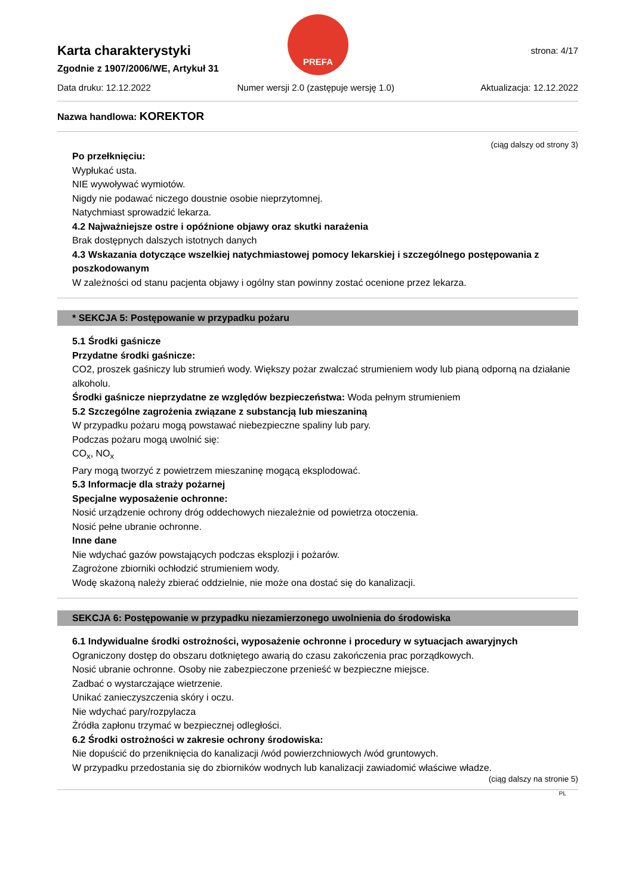PREFA
Karta charakterystyki
Zgodnie z 1907/2006/WE, Artykuł 31
strona: 4/17
Data druku: 12.12.2022 Numer wersji 2.0 (zastępuje wersję 1.0) Aktualizacja: 12.12.2022
Nazwa handlowa: KOREKTOR
(ciąg dalszy od strony 3)
Po przełknięciu:
Wypłukać usta.
NIE wywoływać wymiotów.
Nigdy nie podawać niczego doustnie osobie nieprzytomnej.
Natychmiast sprowadzić lekarza.
4.2 Najważniejsze ostre i opóźnione objawy oraz skutki narażenia
Brak dostępnych dalszych istotnych danych
4.3 Wskazania dotyczące wszelkiej natychmiastowej pomocy lekarskiej i szczególnego postępowania z poszkodowanym
W zależności od stanu pacjenta objawy i ogólny stan powinny zostać ocenione przez lekarza.
* SEKCJA 5: Postępowanie w przypadku pożaru
5.1 Środki gaśnicze
Przydatne środki gaśnicze:
CO2, proszek gaśniczy lub strumień wody. Większy pożar zwalczać strumieniem wody lub pianą odporną na działanie alkoholu.
Środki gaśnicze nieprzydatne ze względów bezpieczeństwa: Woda pełnym strumieniem
5.2 Szczególne zagrożenia związane z substancją lub mieszaniną
W przypadku pożaru mogą powstawać niebezpieczne spaliny lub pary.
Podczas pożaru mogą uwolnić się:
CO<sub>x</sub>, NO<sub>x</sub>
Pary mogą tworzyć z powietrzem mieszaninę mogącą eksplodować.
5.3 Informacje dla straży pożarnej
Specjalne wyposażenie ochronne:
Nosić urządzenie ochrony dróg oddechowych niezależnie od powietrza otoczenia.
Nosić pełne ubranie ochronne.
Inne dane
Nie wdychać gazów powstających podczas eksplozji i pożarów.
Zagrożone zbiorniki ochłodzić strumieniem wody.
Wodę skażoną należy zbierać oddzielnie, nie może ona dostać się do kanalizacji.
SEKCJA 6: Postępowanie w przypadku niezamierzonego uwolnienia do środowiska
6.1 Indywidualne środki ostrożności, wyposażenie ochronne i procedury w sytuacjach awaryjnych
Ograniczony dostęp do obszaru dotkniętego awarią do czasu zakończenia prac porządkowych.
Nosić ubranie ochronne. Osoby nie zabezpieczone przenieść w bezpieczne miejsce.
Zadbać o wystarczające wietrzenie.
Unikać zanieczyszczenia skóry i oczu.
Nie wdychać pary/rozpylacza
Źródła zapłonu trzymać w bezpiecznej odległości.
6.2 Środki ostrożności w zakresie ochrony środowiska:
Nie dopuścić do przeniknięcia do kanalizacji /wód powierzchniowych /wód gruntowych.
W przypadku przedostania się do zbiorników wodnych lub kanalizacji zawiadomić właściwe władze.
(ciąg dalszy na stronie 5)
PL